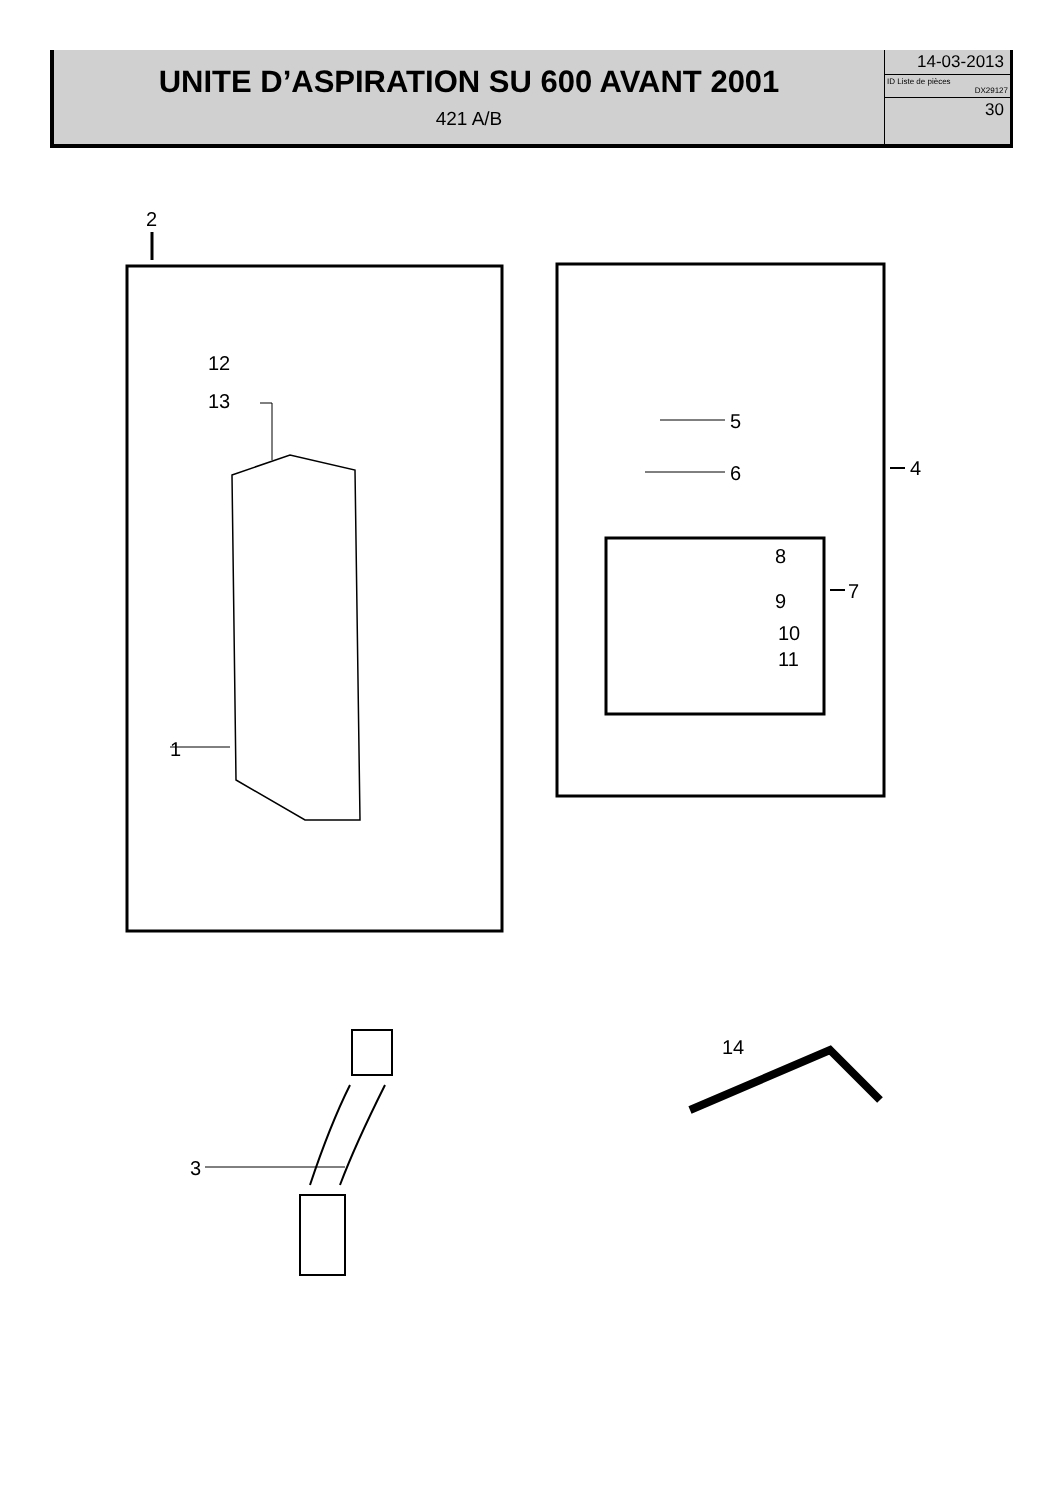UNITE D’ASPIRATION SU 600 AVANT 2001
421 A/B
14-03-2013
ID Liste de pièces
DX29127
30
2
12
13
1
5
6 4
8
7 9
10
11
3
14